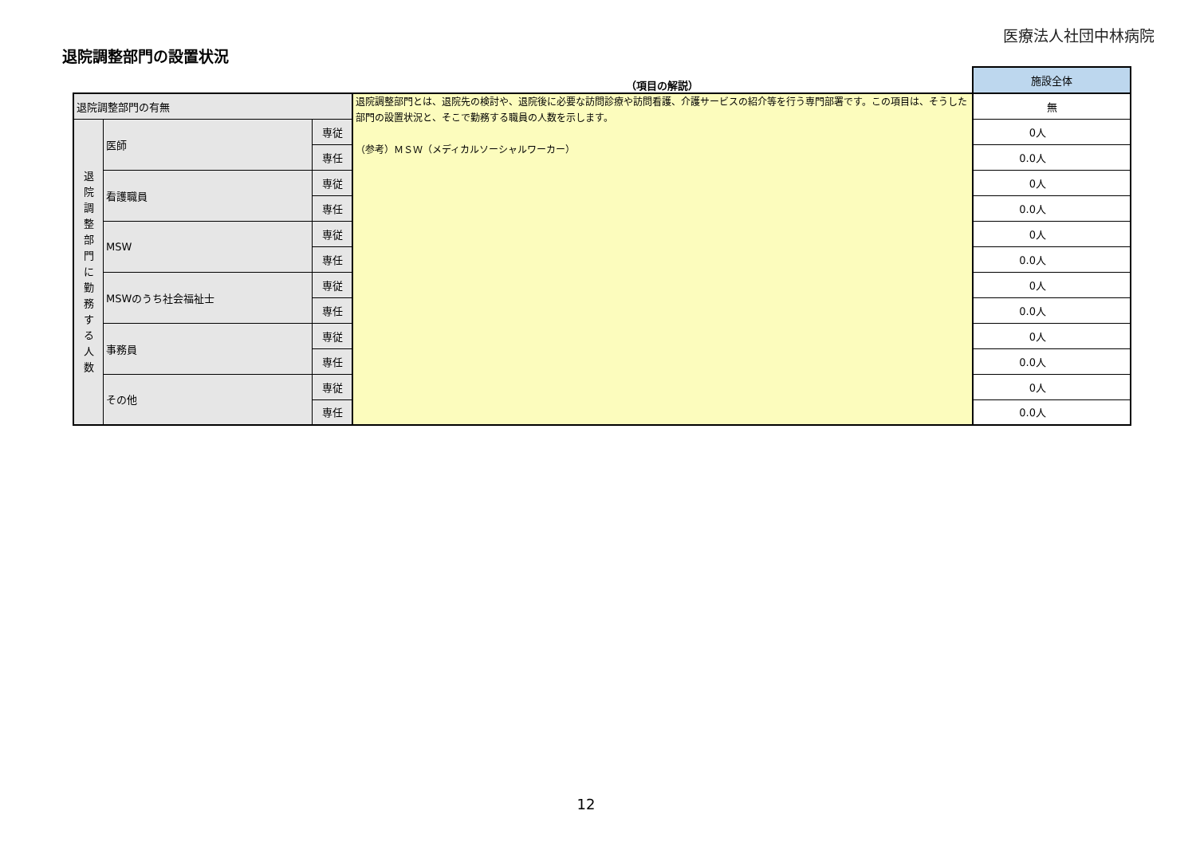医療法人社団中林病院
退院調整部門の設置状況
| | | | （項目の解説） | 施設全体 |
| 退院調整部門の有無 | | | 退院調整部門とは、退院先の検討や、退院後に必要な訪問診療や訪問看護、介護サービスの紹介等を行う専門部署です。この項目は、そうした部門の設置状況と、そこで勤務する職員の人数を示します。 （参考）ＭＳＷ（メディカルソーシャルワーカー） | 無 |
| 退 院 調 整 部 門 に 勤 務 す る 人 数 | 医師 | 専従 | | 0人 |
| | | 専任 | | 0.0人 |
| | 看護職員 | 専従 | | 0人 |
| | | 専任 | | 0.0人 |
| | MSW | 専従 | | 0人 |
| | | 専任 | | 0.0人 |
| | MSWのうち社会福祉士 | 専従 | | 0人 |
| | | 専任 | | 0.0人 |
| | 事務員 | 専従 | | 0人 |
| | | 専任 | | 0.0人 |
| | その他 | 専従 | | 0人 |
| | | 専任 | | 0.0人 |
12